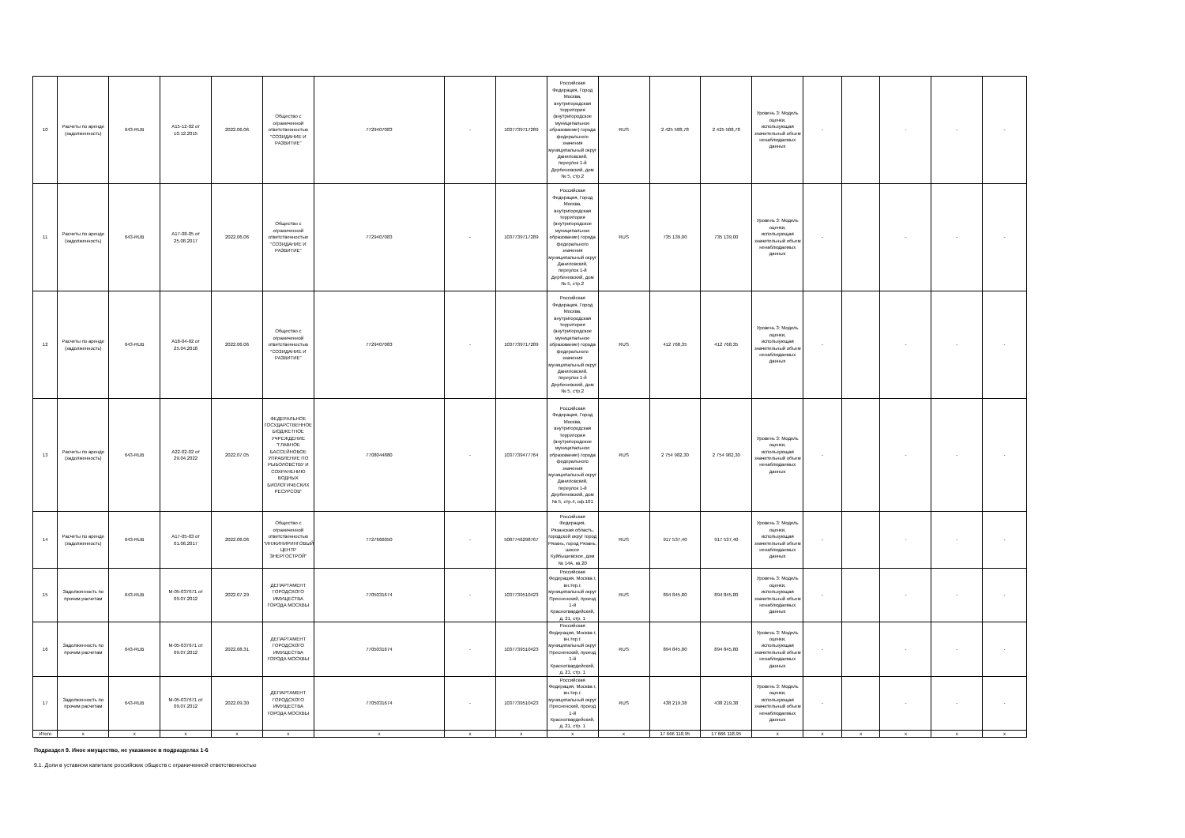| 10 | Расчеты по аренде (задолженность) | 643-RUB | А15-12-02 от 10.12.2015 | 2022.06.06 | Общество с ограниченной ответственностью "СОЗИДАНИЕ И РАЗВИТИЕ" | 7729407083 | - | 1037739717289 | Российская Федерация, Город Москва, внутригородская территория (внутригородское муниципальное образование) города федерального значения муниципальный округ Даниловский, переулок 1-й Дербеневский, дом № 5, стр.2 | RUS | 2 425 588,78 | 2 425 588,78 | Уровень 3: Модель оценки, использующая значительный объем ненаблюдаемых данных | - | | - | - | - |
| 11 | Расчеты по аренде (задолженность) | 643-RUB | А17-08-05 от 25.08.2017 | 2022.06.06 | Общество с ограниченной ответственностью "СОЗИДАНИЕ И РАЗВИТИЕ" | 7729407083 | - | 1037739717289 | Российская Федерация, Город Москва, внутригородская территория (внутригородское муниципальное образование) города федерального значения муниципальный округ Даниловский, переулок 1-й Дербеневский, дом № 5, стр.2 | RUS | 735 139,00 | 735 139,00 | Уровень 3: Модель оценки, использующая значительный объем ненаблюдаемых данных | - | | - | - | - |
| 12 | Расчеты по аренде (задолженность) | 643-RUB | А18-04-02 от 25.04.2018 | 2022.06.06 | Общество с ограниченной ответственностью "СОЗИДАНИЕ И РАЗВИТИЕ" | 7729407083 | - | 1037739717289 | Российская Федерация, Город Москва, внутригородская территория (внутригородское муниципальное образование) города федерального значения муниципальный округ Даниловский, переулок 1-й Дербеневский, дом № 5, стр.2 | RUS | 412 768,35 | 412 768,35 | Уровень 3: Модель оценки, использующая значительный объем ненаблюдаемых данных | - | | - | - | - |
| 13 | Расчеты по аренде (задолженность) | 643-RUB | А22-02-02 от 29.04.2022 | 2022.07.05 | ФЕДЕРАЛЬНОЕ ГОСУДАРСТВЕННОЕ БЮДЖЕТНОЕ УЧРЕЖДЕНИЕ "ГЛАВНОЕ БАССЕЙНОВОЕ УПРАВЛЕНИЕ ПО РЫБОЛОВСТВУ И СОХРАНЕНИЮ ВОДНЫХ БИОЛОГИЧЕСКИХ РЕСУРСОВ" | 7708044880 | - | 1037739477764 | Российская Федерация, Город Москва, внутригородская территория (внутригородское муниципальное образование) города федерального значения муниципальный округ Даниловский, переулок 1-й Дербеневский, дом № 5, стр.4, оф.101 | RUS | 2 754 982,30 | 2 754 982,30 | Уровень 3: Модель оценки, использующая значительный объем ненаблюдаемых данных | - | | - | - | - |
| 14 | Расчеты по аренде (задолженность) | 643-RUB | А17-05-03 от 01.06.2017 | 2022.06.06 | Общество с ограниченной ответственностью "ИНЖИНИРИНГОВЫЙ ЦЕНТР ЭНЕРГОСТРОЙ" | 7727666050 | - | 5087746298767 | Российская Федерация, Рязанская область, городской округ город Рязань, город Рязань, шоссе Куйбышевское, дом № 14А, кв.20 | RUS | 917 537,40 | 917 537,40 | Уровень 3: Модель оценки, использующая значительный объем ненаблюдаемых данных | - | | - | - | - |
| 15 | Задолженность по прочим расчетам | 643-RUB | М-05-037671 от 09.07.2012 | 2022.07.29 | ДЕПАРТАМЕНТ ГОРОДСКОГО ИМУЩЕСТВА ГОРОДА МОСКВЫ | 7705031674 | - | 1037739510423 | Российская Федерация, Москва г, вн.тер.г. муниципальный округ Пресненский, проезд 1-й Красногвардейский, д. 21, стр. 1 | RUS | 894 845,80 | 894 845,80 | Уровень 3: Модель оценки, использующая значительный объем ненаблюдаемых данных | - | | - | - | - |
| 16 | Задолженность по прочим расчетам | 643-RUB | М-05-037671 от 09.07.2012 | 2022.08.31 | ДЕПАРТАМЕНТ ГОРОДСКОГО ИМУЩЕСТВА ГОРОДА МОСКВЫ | 7705031674 | - | 1037739510423 | Российская Федерация, Москва г, вн.тер.г. муниципальный округ Пресненский, проезд 1-й Красногвардейский, д. 21, стр. 1 | RUS | 894 845,80 | 894 845,80 | Уровень 3: Модель оценки, использующая значительный объем ненаблюдаемых данных | - | | - | - | - |
| 17 | Задолженность по прочим расчетам | 643-RUB | М-05-037671 от 09.07.2012 | 2022.09.30 | ДЕПАРТАМЕНТ ГОРОДСКОГО ИМУЩЕСТВА ГОРОДА МОСКВЫ | 7705031674 | - | 1037739510423 | Российская Федерация, Москва г, вн.тер.г. муниципальный округ Пресненский, проезд 1-й Красногвардейский, д. 21, стр. 1 | RUS | 438 219,38 | 438 219,38 | Уровень 3: Модель оценки, использующая значительный объем ненаблюдаемых данных | - | | - | - | - |
| Итого | x | x | x | x | x | x | x | x | x | x | 17 666 118,95 | 17 666 118,95 | x | x | x | x | x | x |
Подраздел 9. Иное имущество, не указанное в подразделах 1-6
9.1. Доли в уставном капитале российских обществ с ограниченной ответственностью